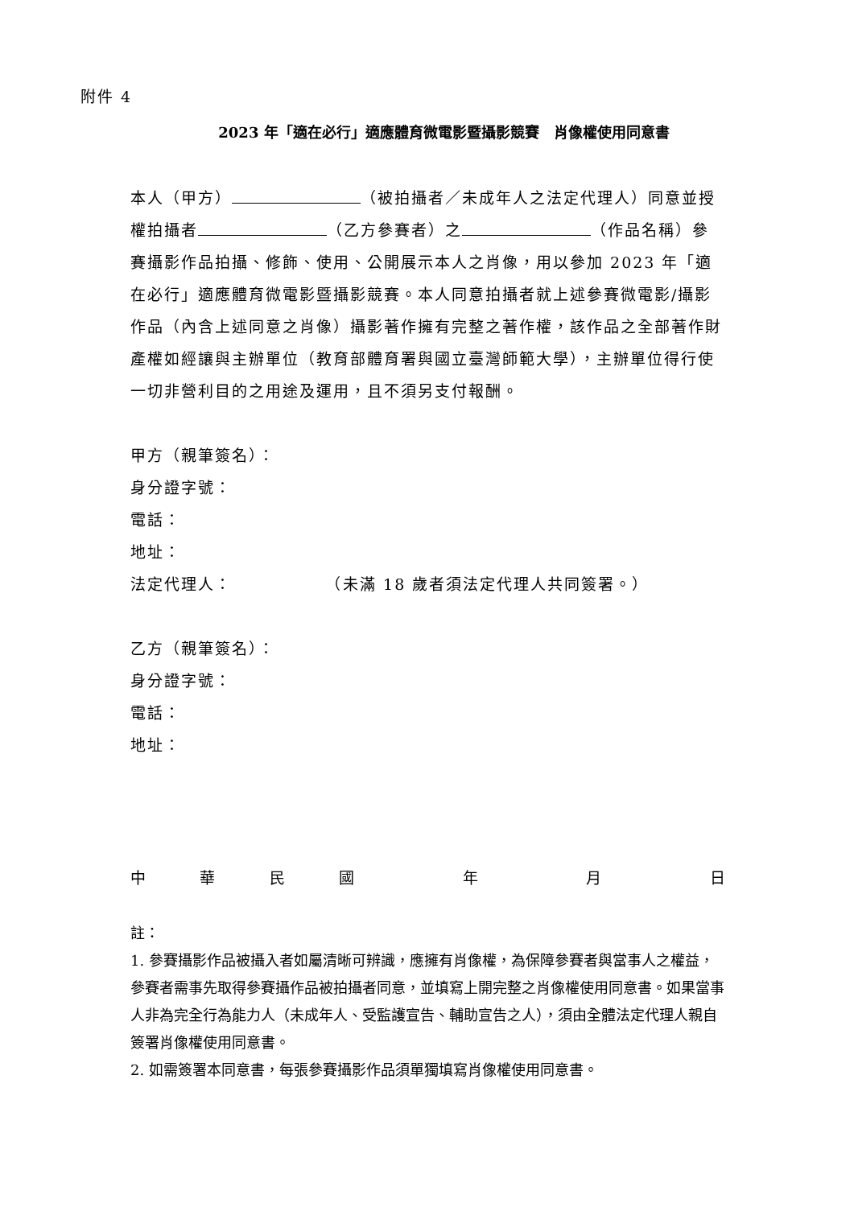附件 4
2023 年「適在必行」適應體育微電影暨攝影競賽　肖像權使用同意書
本人（甲方） （被拍攝者／未成年人之法定代理人）同意並授權拍攝者 （乙方參賽者）之 （作品名稱）參賽攝影作品拍攝、修飾、使用、公開展示本人之肖像，用以參加 2023 年「適在必行」適應體育微電影暨攝影競賽。本人同意拍攝者就上述參賽微電影/攝影作品（內含上述同意之肖像）攝影著作擁有完整之著作權，該作品之全部著作財產權如經讓與主辦單位（教育部體育署與國立臺灣師範大學），主辦單位得行使一切非營利目的之用途及運用，且不須另支付報酬。
甲方（親筆簽名）：
身分證字號：
電話：
地址：
法定代理人：　　　　　　（未滿 18 歲者須法定代理人共同簽署。）
乙方（親筆簽名）：
身分證字號：
電話：
地址：
中華民國 年 月 日
註：
1. 參賽攝影作品被攝入者如屬清晰可辨識，應擁有肖像權，為保障參賽者與當事人之權益，參賽者需事先取得參賽攝作品被拍攝者同意，並填寫上開完整之肖像權使用同意書。如果當事人非為完全行為能力人（未成年人、受監護宣告、輔助宣告之人），須由全體法定代理人親自簽署肖像權使用同意書。
2. 如需簽署本同意書，每張參賽攝影作品須單獨填寫肖像權使用同意書。